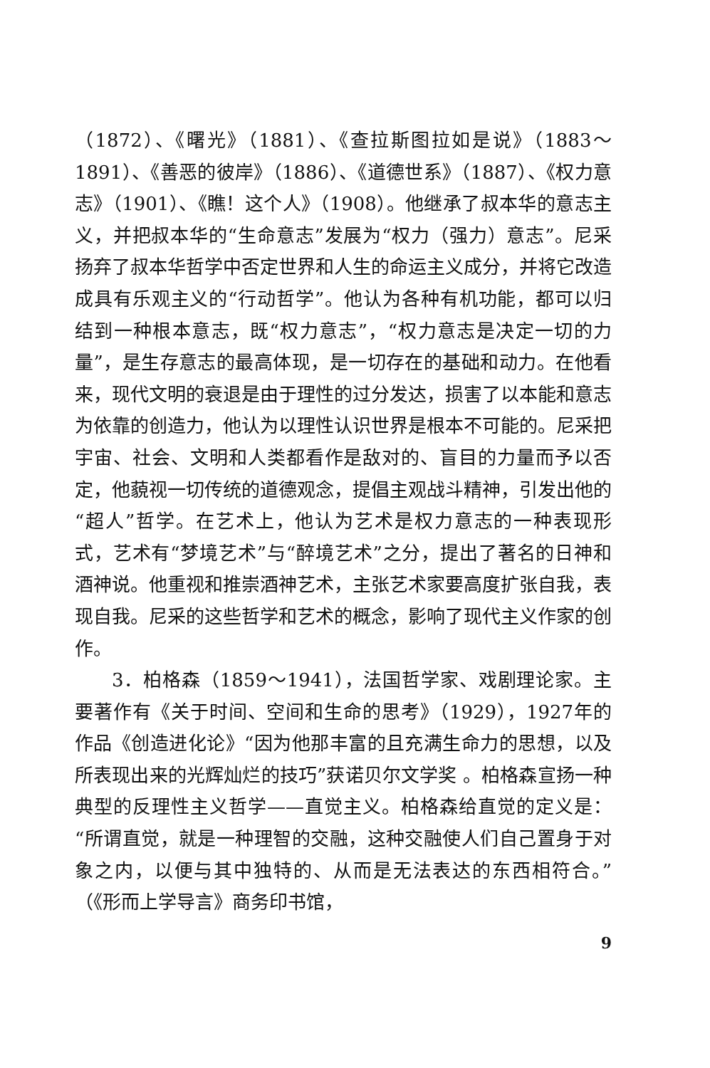（1872）、《曙光》（1881）、《查拉斯图拉如是说》（1883～1891）、《善恶的彼岸》（1886）、《道德世系》（1887）、《权力意志》（1901）、《瞧！这个人》（1908）。他继承了叔本华的意志主义，并把叔本华的“生命意志”发展为“权力（强力）意志”。尼采扬弃了叔本华哲学中否定世界和人生的命运主义成分，并将它改造成具有乐观主义的“行动哲学”。他认为各种有机功能，都可以归结到一种根本意志，既“权力意志”，“权力意志是决定一切的力量”，是生存意志的最高体现，是一切存在的基础和动力。在他看来，现代文明的衰退是由于理性的过分发达，损害了以本能和意志为依靠的创造力，他认为以理性认识世界是根本不可能的。尼采把宇宙、社会、文明和人类都看作是敌对的、盲目的力量而予以否定，他藐视一切传统的道德观念，提倡主观战斗精神，引发出他的“超人”哲学。在艺术上，他认为艺术是权力意志的一种表现形式，艺术有“梦境艺术”与“醉境艺术”之分，提出了著名的日神和酒神说。他重视和推崇酒神艺术，主张艺术家要高度扩张自我，表现自我。尼采的这些哲学和艺术的概念，影响了现代主义作家的创作。
3．柏格森（1859～1941），法国哲学家、戏剧理论家。主要著作有《关于时间、空间和生命的思考》（1929），1927年的作品《创造进化论》“因为他那丰富的且充满生命力的思想，以及所表现出来的光辉灿烂的技巧”获诺贝尔文学奖 。柏格森宣扬一种典型的反理性主义哲学——直觉主义。柏格森给直觉的定义是：“所谓直觉，就是一种理智的交融，这种交融使人们自己置身于对象之内，以便与其中独特的、从而是无法表达的东西相符合。”（《形而上学导言》商务印书馆，
9